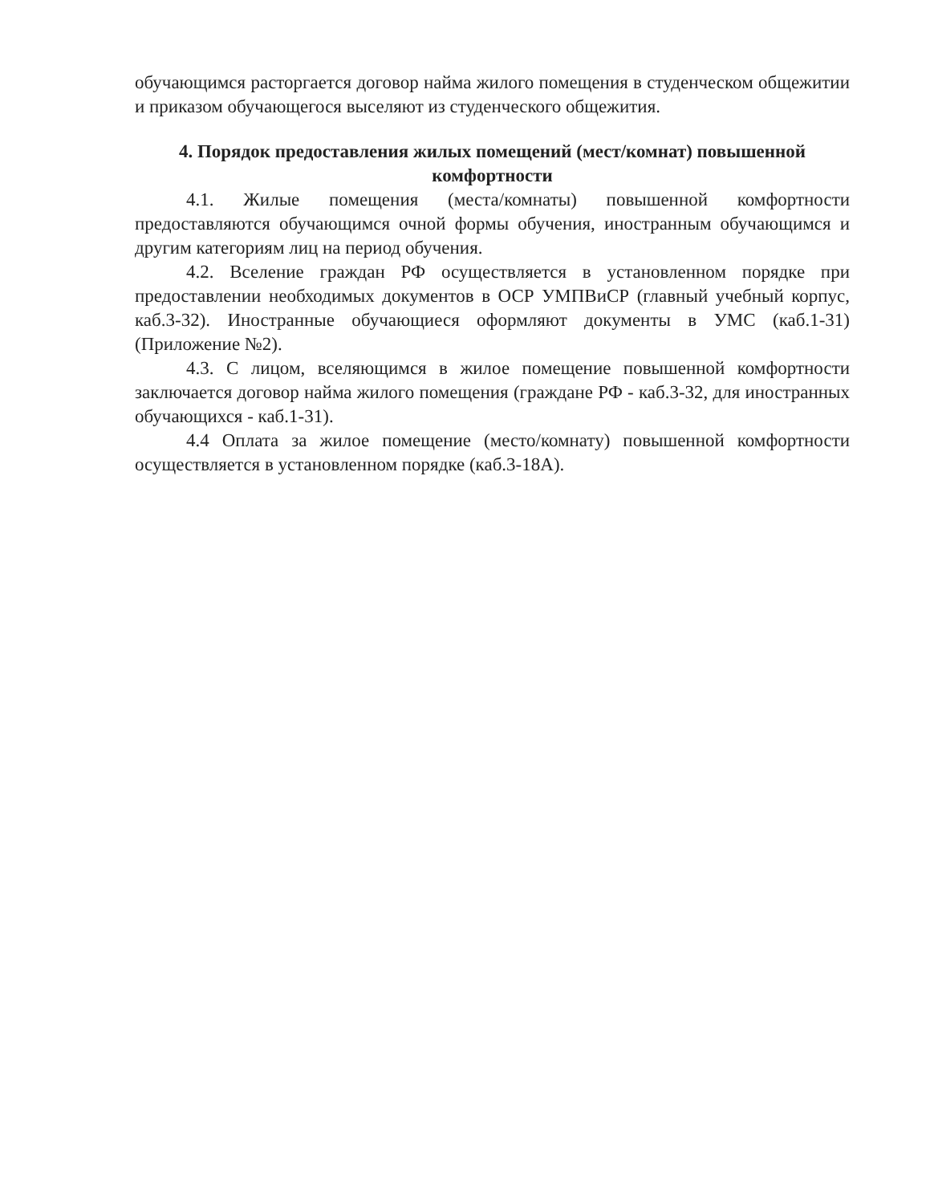обучающимся расторгается договор найма жилого помещения в студенческом общежитии и приказом обучающегося выселяют из студенческого общежития.
4. Порядок предоставления жилых помещений (мест/комнат) повышенной комфортности
4.1. Жилые помещения (места/комнаты) повышенной комфортности предоставляются обучающимся очной формы обучения, иностранным обучающимся и другим категориям лиц на период обучения.
4.2. Вселение граждан РФ осуществляется в установленном порядке при предоставлении необходимых документов в ОСР УМПВиСР (главный учебный корпус, каб.3-32). Иностранные обучающиеся оформляют документы в УМС (каб.1-31) (Приложение №2).
4.3. С лицом, вселяющимся в жилое помещение повышенной комфортности заключается договор найма жилого помещения (граждане РФ - каб.3-32, для иностранных обучающихся - каб.1-31).
4.4 Оплата за жилое помещение (место/комнату) повышенной комфортности осуществляется в установленном порядке (каб.3-18А).